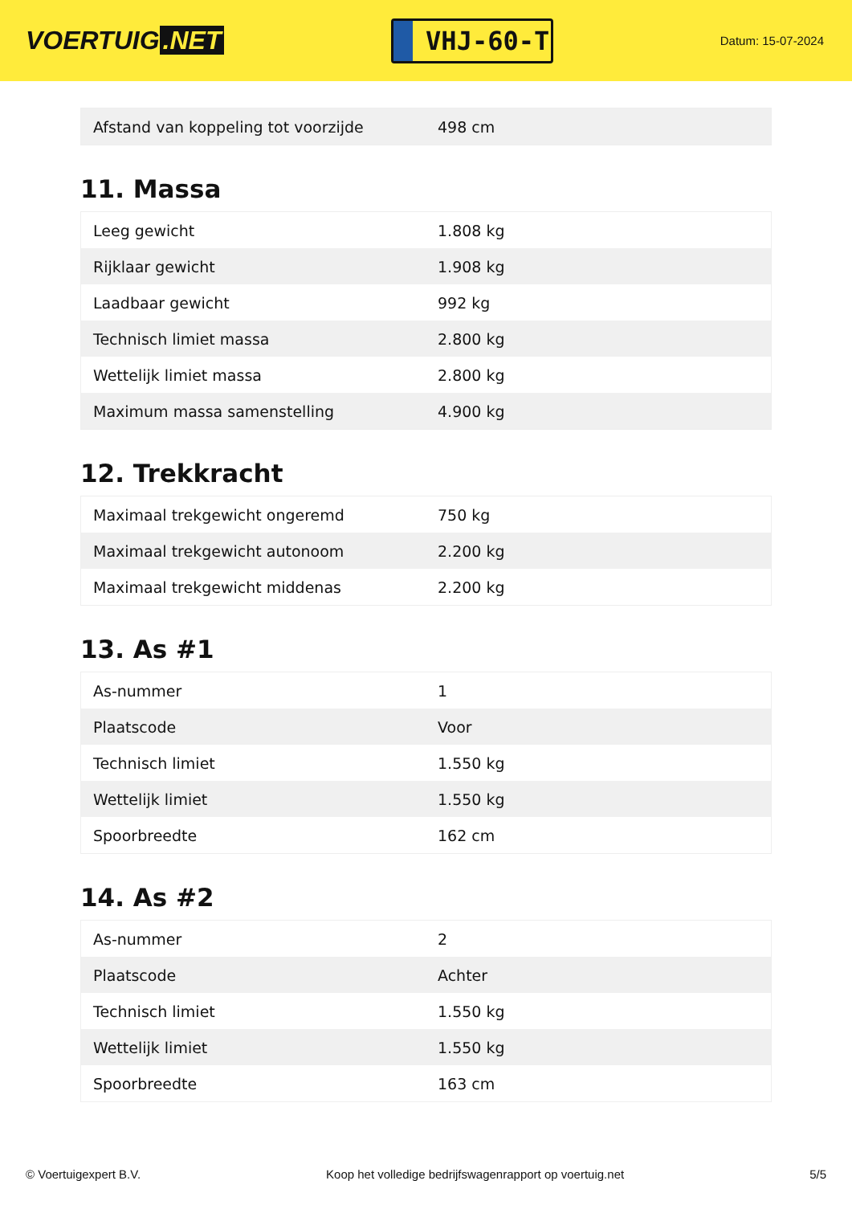VOERTUIG.NET
VHJ-60-T
Datum: 15-07-2024
| Afstand van koppeling tot voorzijde | 498 cm |
11. Massa
| Leeg gewicht | 1.808 kg |
| Rijklaar gewicht | 1.908 kg |
| Laadbaar gewicht | 992 kg |
| Technisch limiet massa | 2.800 kg |
| Wettelijk limiet massa | 2.800 kg |
| Maximum massa samenstelling | 4.900 kg |
12. Trekkracht
| Maximaal trekgewicht ongeremd | 750 kg |
| Maximaal trekgewicht autonoom | 2.200 kg |
| Maximaal trekgewicht middenas | 2.200 kg |
13. As #1
| As-nummer | 1 |
| Plaatscode | Voor |
| Technisch limiet | 1.550 kg |
| Wettelijk limiet | 1.550 kg |
| Spoorbreedte | 162 cm |
14. As #2
| As-nummer | 2 |
| Plaatscode | Achter |
| Technisch limiet | 1.550 kg |
| Wettelijk limiet | 1.550 kg |
| Spoorbreedte | 163 cm |
© Voertuigexpert B.V. Koop het volledige bedrijfswagenrapport op voertuig.net 5/5